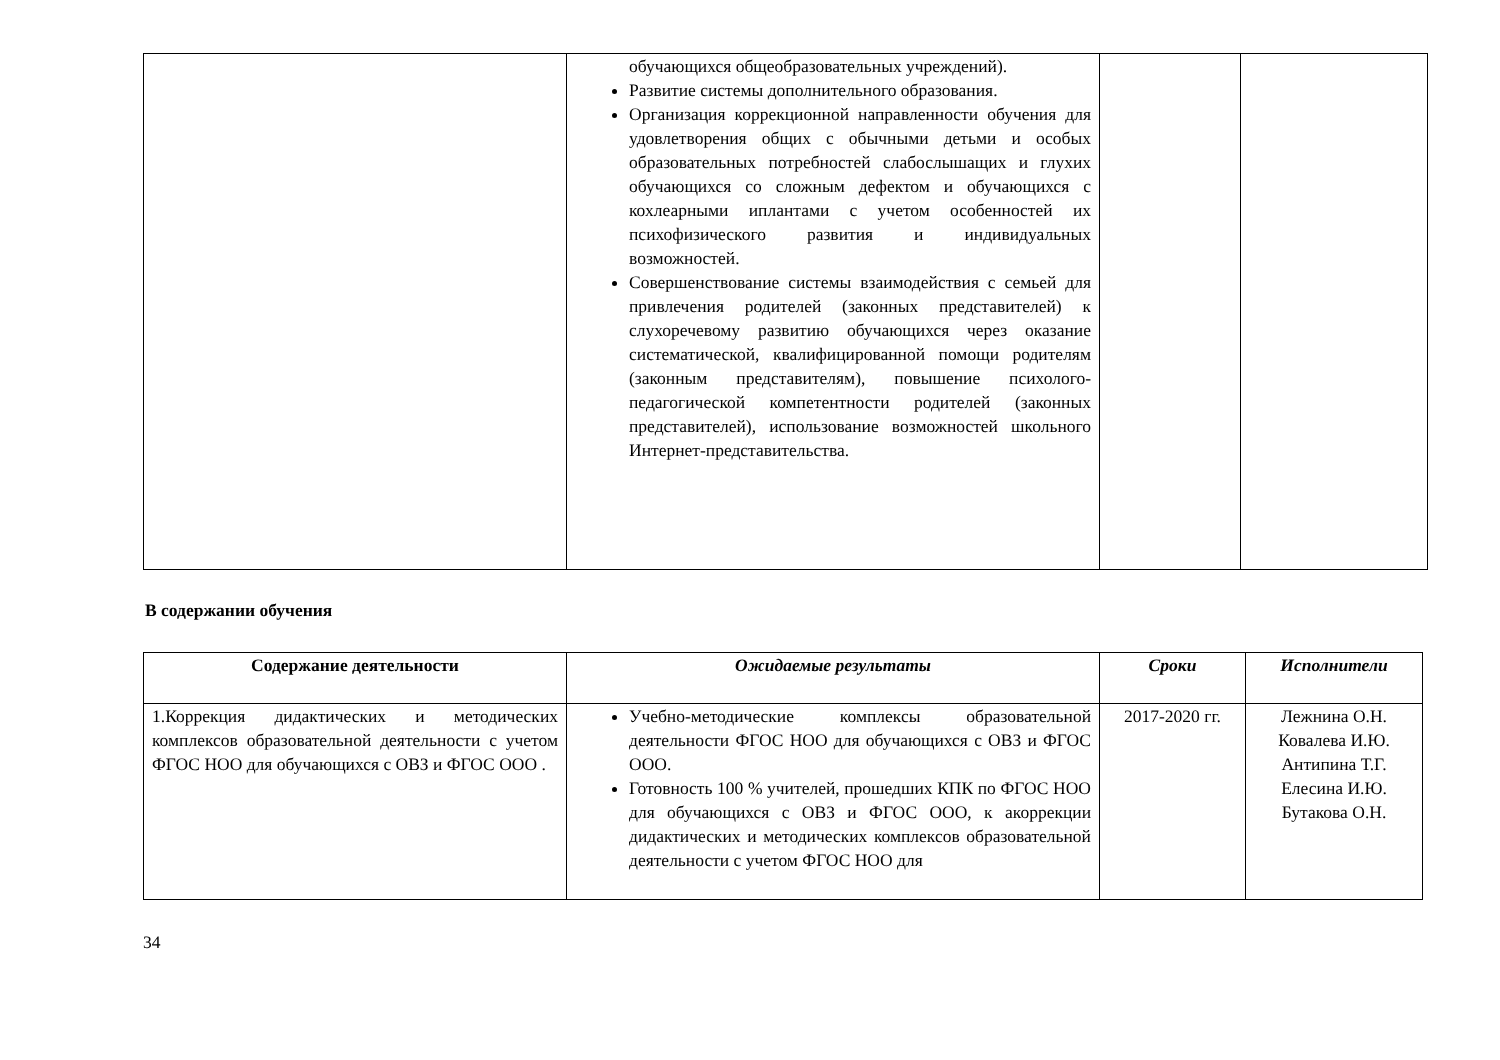| | обучающихся общеобразовательных учреждений). Развитие системы дополнительного образования. Организация коррекционной направленности обучения для удовлетворения общих с обычными детьми и особых образовательных потребностей слабослышащих и глухих обучающихся со сложным дефектом и обучающихся с кохлеарными иплантами с учетом особенностей их психофизического развития и индивидуальных возможностей. Совершенствование системы взаимодействия с семьей для привлечения родителей (законных представителей) к слухоречевому развитию обучающихся через оказание систематической, квалифицированной помощи родителям (законным представителям), повышение психолого-педагогической компетентности родителей (законных представителей), использование возможностей школьного Интернет-представительства. | | |
В содержании обучения
| Содержание деятельности | Ожидаемые результаты | Сроки | Исполнители |
| --- | --- | --- | --- |
| 1.Коррекция дидактических и методических комплексов образовательной деятельности с учетом ФГОС НОО для обучающихся с ОВЗ и ФГОС ООО . | Учебно-методические комплексы образовательной деятельности ФГОС НОО для обучающихся с ОВЗ и ФГОС ООО. Готовность 100 % учителей, прошедших КПК по ФГОС НОО для обучающихся с ОВЗ и ФГОС ООО, к акоррекции дидактических и методических комплексов образовательной деятельности с учетом ФГОС НОО для | 2017-2020 гг. | Лежнина О.Н. Ковалева И.Ю. Антипина Т.Г. Елесина И.Ю. Бутакова О.Н. |
34